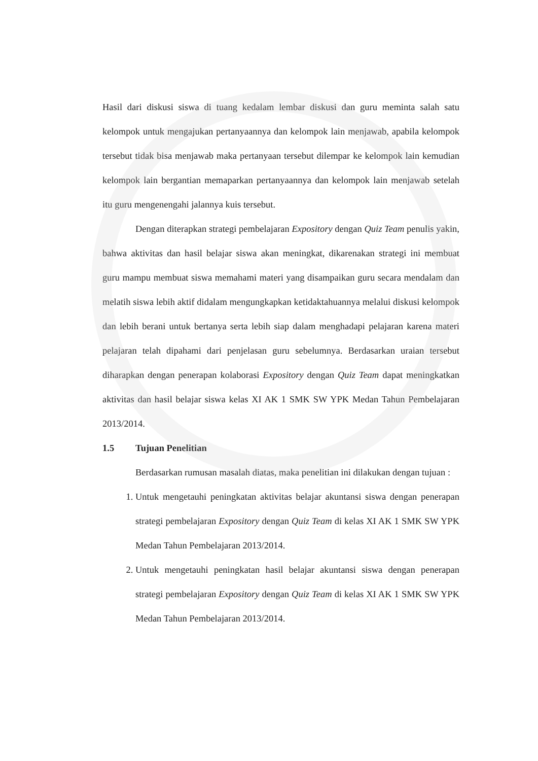Hasil dari diskusi siswa di tuang kedalam lembar diskusi dan guru meminta salah satu kelompok untuk mengajukan pertanyaannya dan kelompok lain menjawab, apabila kelompok tersebut tidak bisa menjawab maka pertanyaan tersebut dilempar ke kelompok lain kemudian kelompok lain bergantian memaparkan pertanyaannya dan kelompok lain menjawab setelah itu guru mengenengahi jalannya kuis tersebut.
Dengan diterapkan strategi pembelajaran Expository dengan Quiz Team penulis yakin, bahwa aktivitas dan hasil belajar siswa akan meningkat, dikarenakan strategi ini membuat guru mampu membuat siswa memahami materi yang disampaikan guru secara mendalam dan melatih siswa lebih aktif didalam mengungkapkan ketidaktahuannya melalui diskusi kelompok dan lebih berani untuk bertanya serta lebih siap dalam menghadapi pelajaran karena materi pelajaran telah dipahami dari penjelasan guru sebelumnya. Berdasarkan uraian tersebut diharapkan dengan penerapan kolaborasi Expository dengan Quiz Team dapat meningkatkan aktivitas dan hasil belajar siswa kelas XI AK 1 SMK SW YPK Medan Tahun Pembelajaran 2013/2014.
1.5 Tujuan Penelitian
Berdasarkan rumusan masalah diatas, maka penelitian ini dilakukan dengan tujuan :
1. Untuk mengetauhi peningkatan aktivitas belajar akuntansi siswa dengan penerapan strategi pembelajaran Expository dengan Quiz Team di kelas XI AK 1 SMK SW YPK Medan Tahun Pembelajaran 2013/2014.
2. Untuk mengetauhi peningkatan hasil belajar akuntansi siswa dengan penerapan strategi pembelajaran Expository dengan Quiz Team di kelas XI AK 1 SMK SW YPK Medan Tahun Pembelajaran 2013/2014.